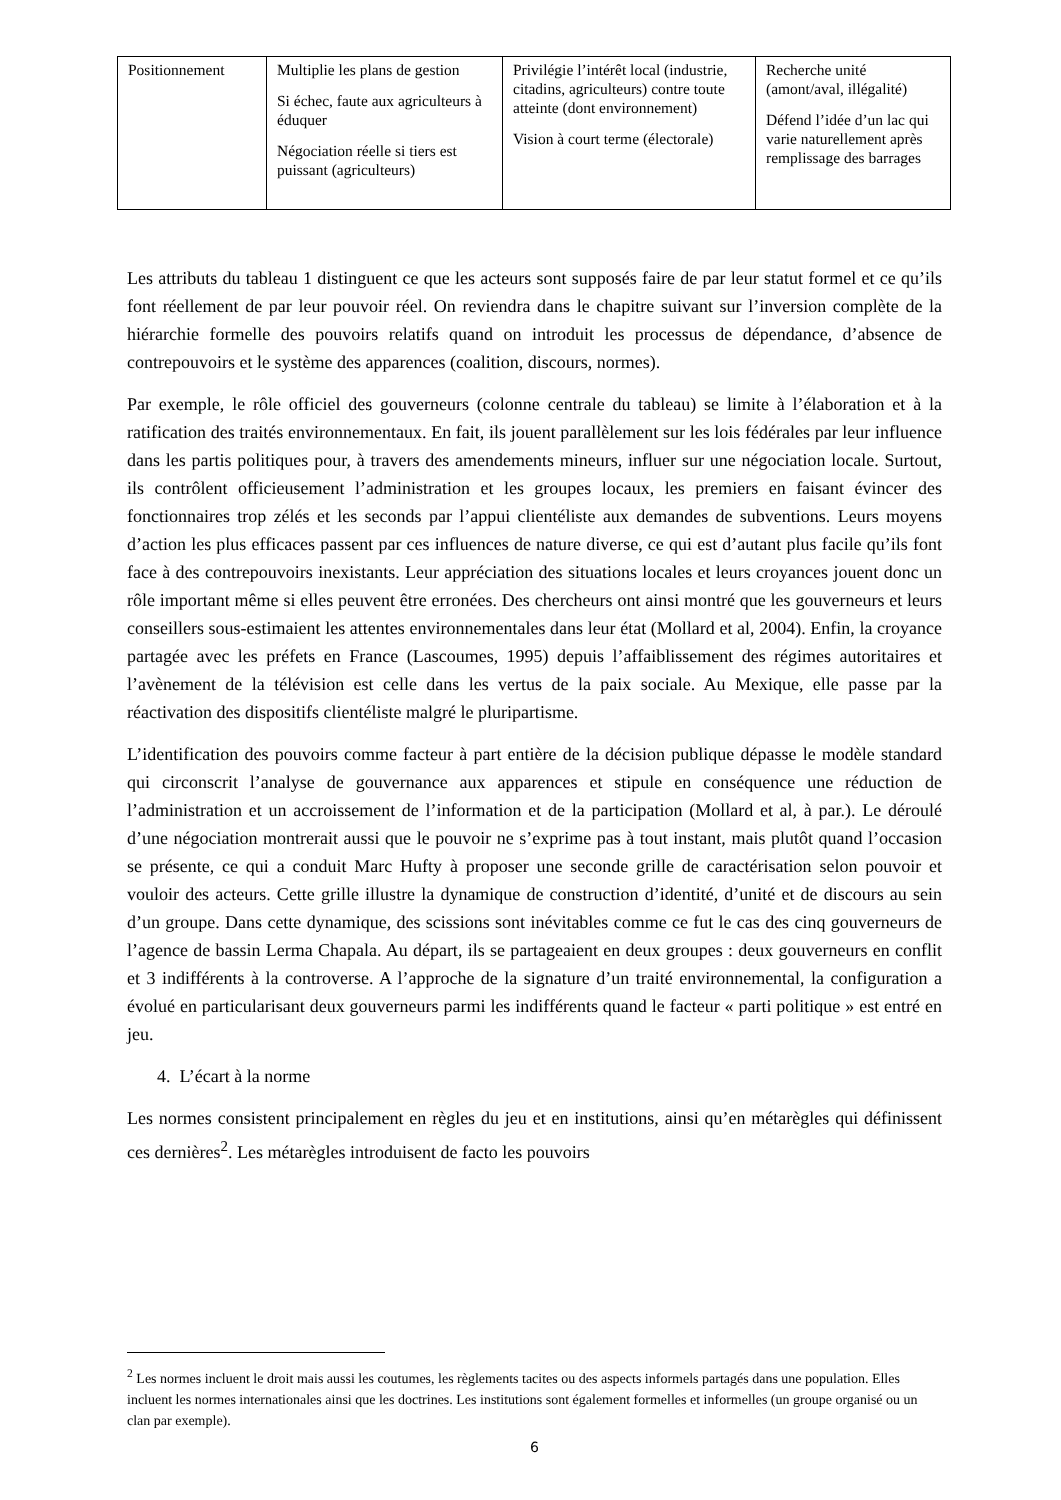| Positionnement | Multiplie les plans de gestion Si échec, faute aux agriculteurs à éduquer Négociation réelle si tiers est puissant (agriculteurs) | Privilégie l’intérêt local (industrie, citadins, agriculteurs) contre toute atteinte (dont environnement) Vision à court terme (électorale) | Recherche unité (amont/aval, illégalité) Défend l’idée d’un lac qui varie naturellement après remplissage des barrages |
Les attributs du tableau 1 distinguent ce que les acteurs sont supposés faire de par leur statut formel et ce qu’ils font réellement de par leur pouvoir réel. On reviendra dans le chapitre suivant sur l’inversion complète de la hiérarchie formelle des pouvoirs relatifs quand on introduit les processus de dépendance, d’absence de contrepouvoirs et le système des apparences (coalition, discours, normes).
Par exemple, le rôle officiel des gouverneurs (colonne centrale du tableau) se limite à l’élaboration et à la ratification des traités environnementaux. En fait, ils jouent parallèlement sur les lois fédérales par leur influence dans les partis politiques pour, à travers des amendements mineurs, influer sur une négociation locale. Surtout, ils contrôlent officieusement l’administration et les groupes locaux, les premiers en faisant évincer des fonctionnaires trop zélés et les seconds par l’appui clientéliste aux demandes de subventions. Leurs moyens d’action les plus efficaces passent par ces influences de nature diverse, ce qui est d’autant plus facile qu’ils font face à des contrepouvoirs inexistants. Leur appréciation des situations locales et leurs croyances jouent donc un rôle important même si elles peuvent être erronées. Des chercheurs ont ainsi montré que les gouverneurs et leurs conseillers sous-estimaient les attentes environnementales dans leur état (Mollard et al, 2004). Enfin, la croyance partagée avec les préfets en France (Lascoumes, 1995) depuis l’affaiblissement des régimes autoritaires et l’avènement de la télévision est celle dans les vertus de la paix sociale. Au Mexique, elle passe par la réactivation des dispositifs clientéliste malgré le pluripartisme.
L’identification des pouvoirs comme facteur à part entière de la décision publique dépasse le modèle standard qui circonscrit l’analyse de gouvernance aux apparences et stipule en conséquence une réduction de l’administration et un accroissement de l’information et de la participation (Mollard et al, à par.). Le déroulé d’une négociation montrerait aussi que le pouvoir ne s’exprime pas à tout instant, mais plutôt quand l’occasion se présente, ce qui a conduit Marc Hufty à proposer une seconde grille de caractérisation selon pouvoir et vouloir des acteurs. Cette grille illustre la dynamique de construction d’identité, d’unité et de discours au sein d’un groupe. Dans cette dynamique, des scissions sont inévitables comme ce fut le cas des cinq gouverneurs de l’agence de bassin Lerma Chapala. Au départ, ils se partageaient en deux groupes : deux gouverneurs en conflit et 3 indifférents à la controverse. A l’approche de la signature d’un traité environnemental, la configuration a évolué en particularisant deux gouverneurs parmi les indifférents quand le facteur « parti politique » est entré en jeu.
4. L’écart à la norme
Les normes consistent principalement en règles du jeu et en institutions, ainsi qu’en métarègles qui définissent ces dernières<sup>2</sup>. Les métarègles introduisent de facto les pouvoirs
<sup>2</sup> Les normes incluent le droit mais aussi les coutumes, les règlements tacites ou des aspects informels partagés dans une population. Elles incluent les normes internationales ainsi que les doctrines. Les institutions sont également formelles et informelles (un groupe organisé ou un clan par exemple).
6